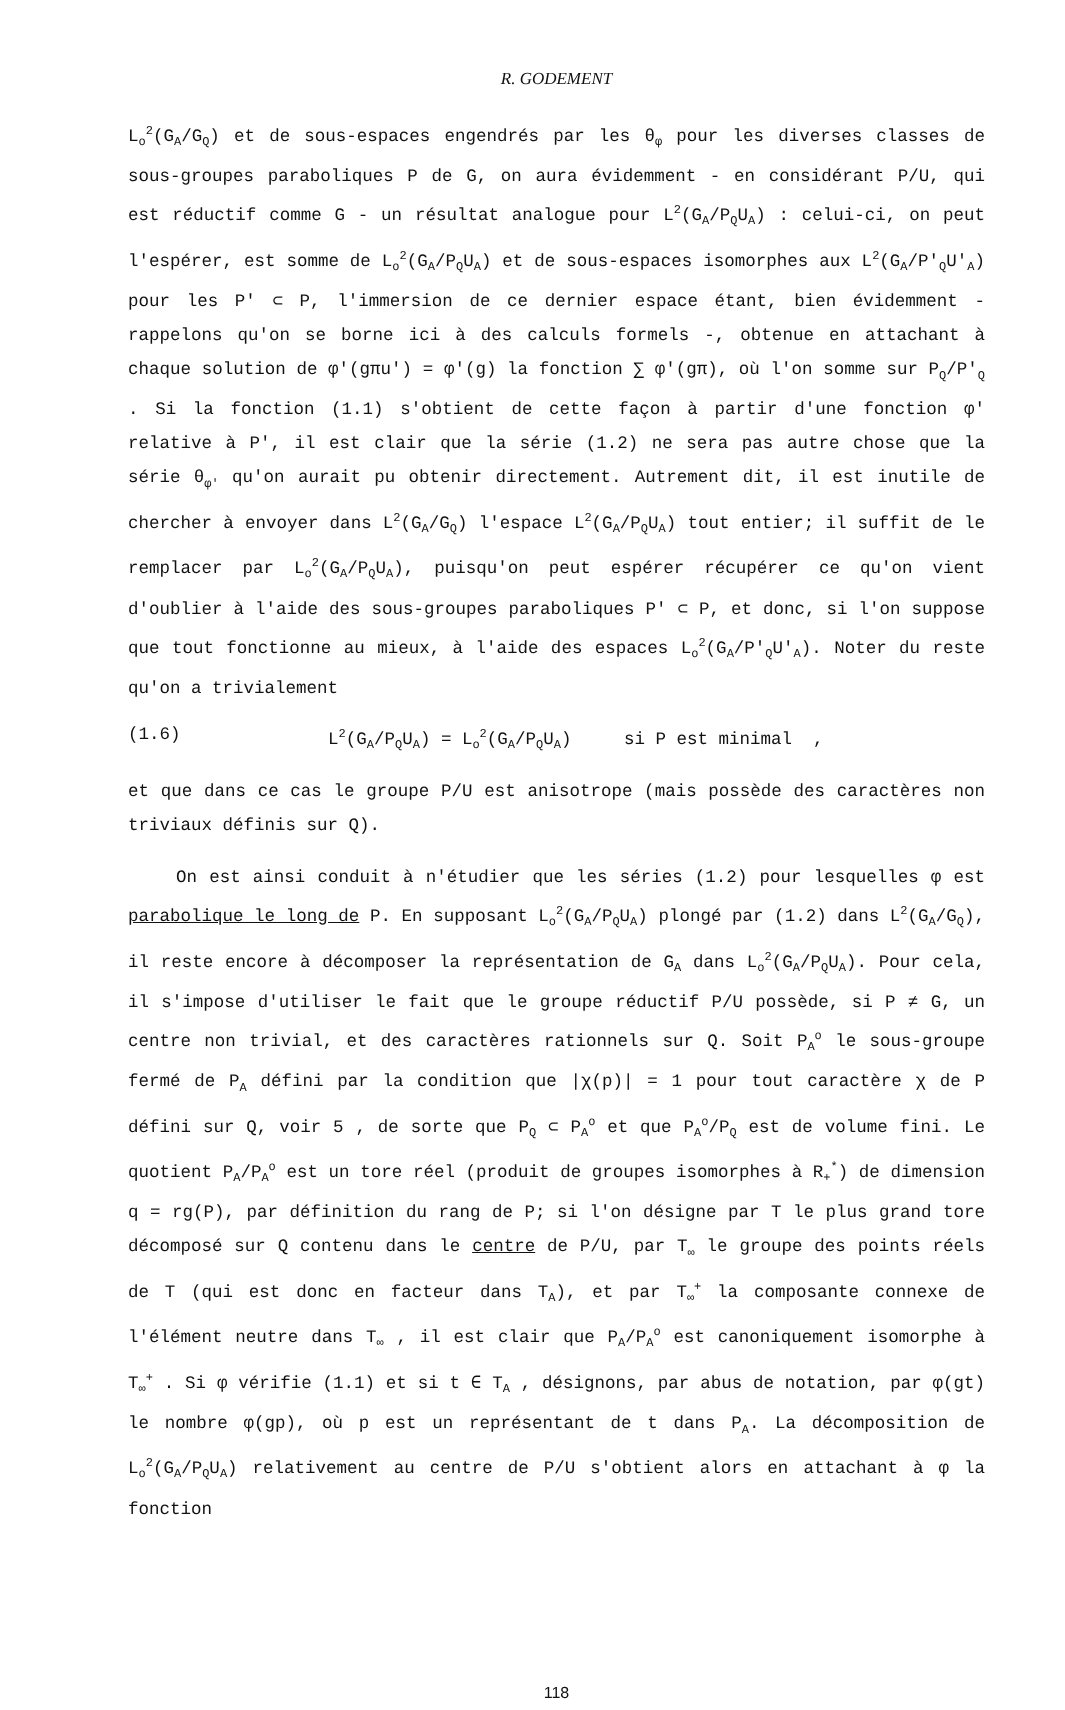R. GODEMENT
L<sub>o</sub><sup>2</sup>(G<sub>A</sub>/G<sub>Q</sub>) et de sous-espaces engendrés par les θ<sub>φ</sub> pour les diverses classes de sous-groupes paraboliques P de G, on aura évidemment - en considérant P/U, qui est réductif comme G - un résultat analogue pour L<sup>2</sup>(G<sub>A</sub>/P<sub>Q</sub>U<sub>A</sub>) : celui-ci, on peut l'espérer, est somme de L<sub>o</sub><sup>2</sup>(G<sub>A</sub>/P<sub>Q</sub>U<sub>A</sub>) et de sous-espaces isomorphes aux L<sup>2</sup>(G<sub>A</sub>/P'<sub>Q</sub>U'<sub>A</sub>) pour les P' ⊂ P, l'immersion de ce dernier espace étant, bien évidemment - rappelons qu'on se borne ici à des calculs formels -, obtenue en attachant à chaque solution de φ'(gπu') = φ'(g) la fonction ∑ φ'(gπ), où l'on somme sur P<sub>Q</sub>/P'<sub>Q</sub> . Si la fonction (1.1) s'obtient de cette façon à partir d'une fonction φ' relative à P', il est clair que la série (1.2) ne sera pas autre chose que la série θ<sub>φ'</sub> qu'on aurait pu obtenir directement. Autrement dit, il est inutile de chercher à envoyer dans L<sup>2</sup>(G<sub>A</sub>/G<sub>Q</sub>) l'espace L<sup>2</sup>(G<sub>A</sub>/P<sub>Q</sub>U<sub>A</sub>) tout entier; il suffit de le remplacer par L<sub>o</sub><sup>2</sup>(G<sub>A</sub>/P<sub>Q</sub>U<sub>A</sub>), puisqu'on peut espérer récupérer ce qu'on vient d'oublier à l'aide des sous-groupes paraboliques P' ⊂ P, et donc, si l'on suppose que tout fonctionne au mieux, à l'aide des espaces L<sub>o</sub><sup>2</sup>(G<sub>A</sub>/P'<sub>Q</sub>U'<sub>A</sub>). Noter du reste qu'on a trivialement
(1.6) L<sup>2</sup>(G<sub>A</sub>/P<sub>Q</sub>U<sub>A</sub>) = L<sub>o</sub><sup>2</sup>(G<sub>A</sub>/P<sub>Q</sub>U<sub>A</sub>) si P est minimal ,
et que dans ce cas le groupe P/U est anisotrope (mais possède des caractères non triviaux définis sur Q).
On est ainsi conduit à n'étudier que les séries (1.2) pour lesquelles φ est parabolique le long de P. En supposant L<sub>o</sub><sup>2</sup>(G<sub>A</sub>/P<sub>Q</sub>U<sub>A</sub>) plongé par (1.2) dans L<sup>2</sup>(G<sub>A</sub>/G<sub>Q</sub>), il reste encore à décomposer la représentation de G<sub>A</sub> dans L<sub>o</sub><sup>2</sup>(G<sub>A</sub>/P<sub>Q</sub>U<sub>A</sub>). Pour cela, il s'impose d'utiliser le fait que le groupe réductif P/U possède, si P ≠ G, un centre non trivial, et des caractères rationnels sur Q. Soit P<sub>A</sub><sup>o</sup> le sous-groupe fermé de P<sub>A</sub> défini par la condition que |χ(p)| = 1 pour tout caractère χ de P défini sur Q, voir 5 , de sorte que P<sub>Q</sub> ⊂ P<sub>A</sub><sup>o</sup> et que P<sub>A</sub><sup>o</sup>/P<sub>Q</sub> est de volume fini. Le quotient P<sub>A</sub>/P<sub>A</sub><sup>o</sup> est un tore réel (produit de groupes isomorphes à R<sub>+</sub><sup>*</sup>) de dimension q = rg(P), par définition du rang de P; si l'on désigne par T le plus grand tore décomposé sur Q contenu dans le centre de P/U, par T<sub>∞</sub> le groupe des points réels de T (qui est donc en facteur dans T<sub>A</sub>), et par T<sub>∞</sub><sup>+</sup> la composante connexe de l'élément neutre dans T<sub>∞</sub> , il est clair que P<sub>A</sub>/P<sub>A</sub><sup>o</sup> est canoniquement isomorphe à T<sub>∞</sub><sup>+</sup> . Si φ vérifie (1.1) et si t ∈ T<sub>A</sub> , désignons, par abus de notation, par φ(gt) le nombre φ(gp), où p est un représentant de t dans P<sub>A</sub>. La décomposition de L<sub>o</sub><sup>2</sup>(G<sub>A</sub>/P<sub>Q</sub>U<sub>A</sub>) relativement au centre de P/U s'obtient alors en attachant à φ la fonction
118